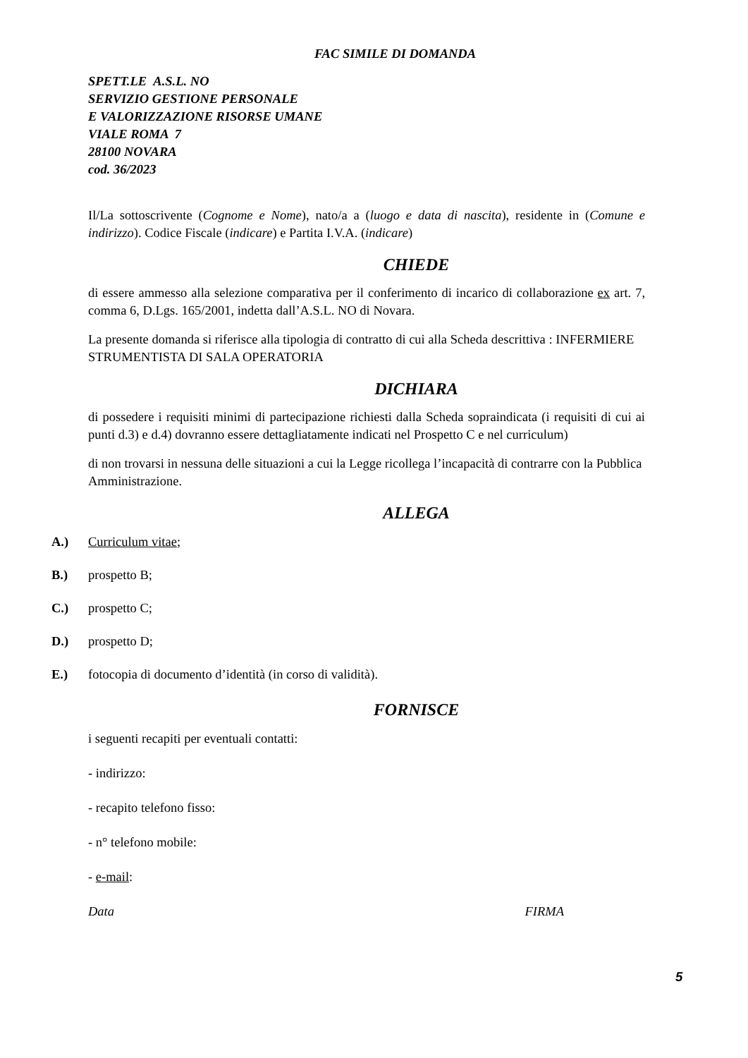FAC SIMILE DI DOMANDA
SPETT.LE A.S.L. NO
SERVIZIO GESTIONE PERSONALE
E VALORIZZAZIONE RISORSE UMANE
VIALE ROMA 7
28100 NOVARA
cod. 36/2023
Il/La sottoscrivente (Cognome e Nome), nato/a a (luogo e data di nascita), residente in (Comune e indirizzo). Codice Fiscale (indicare) e Partita I.V.A. (indicare)
CHIEDE
di essere ammesso alla selezione comparativa per il conferimento di incarico di collaborazione ex art. 7, comma 6, D.Lgs. 165/2001, indetta dall’A.S.L. NO di Novara.
La presente domanda si riferisce alla tipologia di contratto di cui alla Scheda descrittiva : INFERMIERE STRUMENTISTA DI SALA OPERATORIA
DICHIARA
di possedere i requisiti minimi di partecipazione richiesti dalla Scheda sopraindicata (i requisiti di cui ai punti d.3) e d.4) dovranno essere dettagliatamente indicati nel Prospetto C e nel curriculum)
di non trovarsi in nessuna delle situazioni a cui la Legge ricollega l’incapacità di contrarre con la Pubblica Amministrazione.
ALLEGA
A.) Curriculum vitae;
B.) prospetto B;
C.) prospetto C;
D.) prospetto D;
E.) fotocopia di documento d’identità (in corso di validità).
FORNISCE
i seguenti recapiti per eventuali contatti:
- indirizzo:
- recapito telefono fisso:
- n° telefono mobile:
- e-mail:
Data FIRMA
5